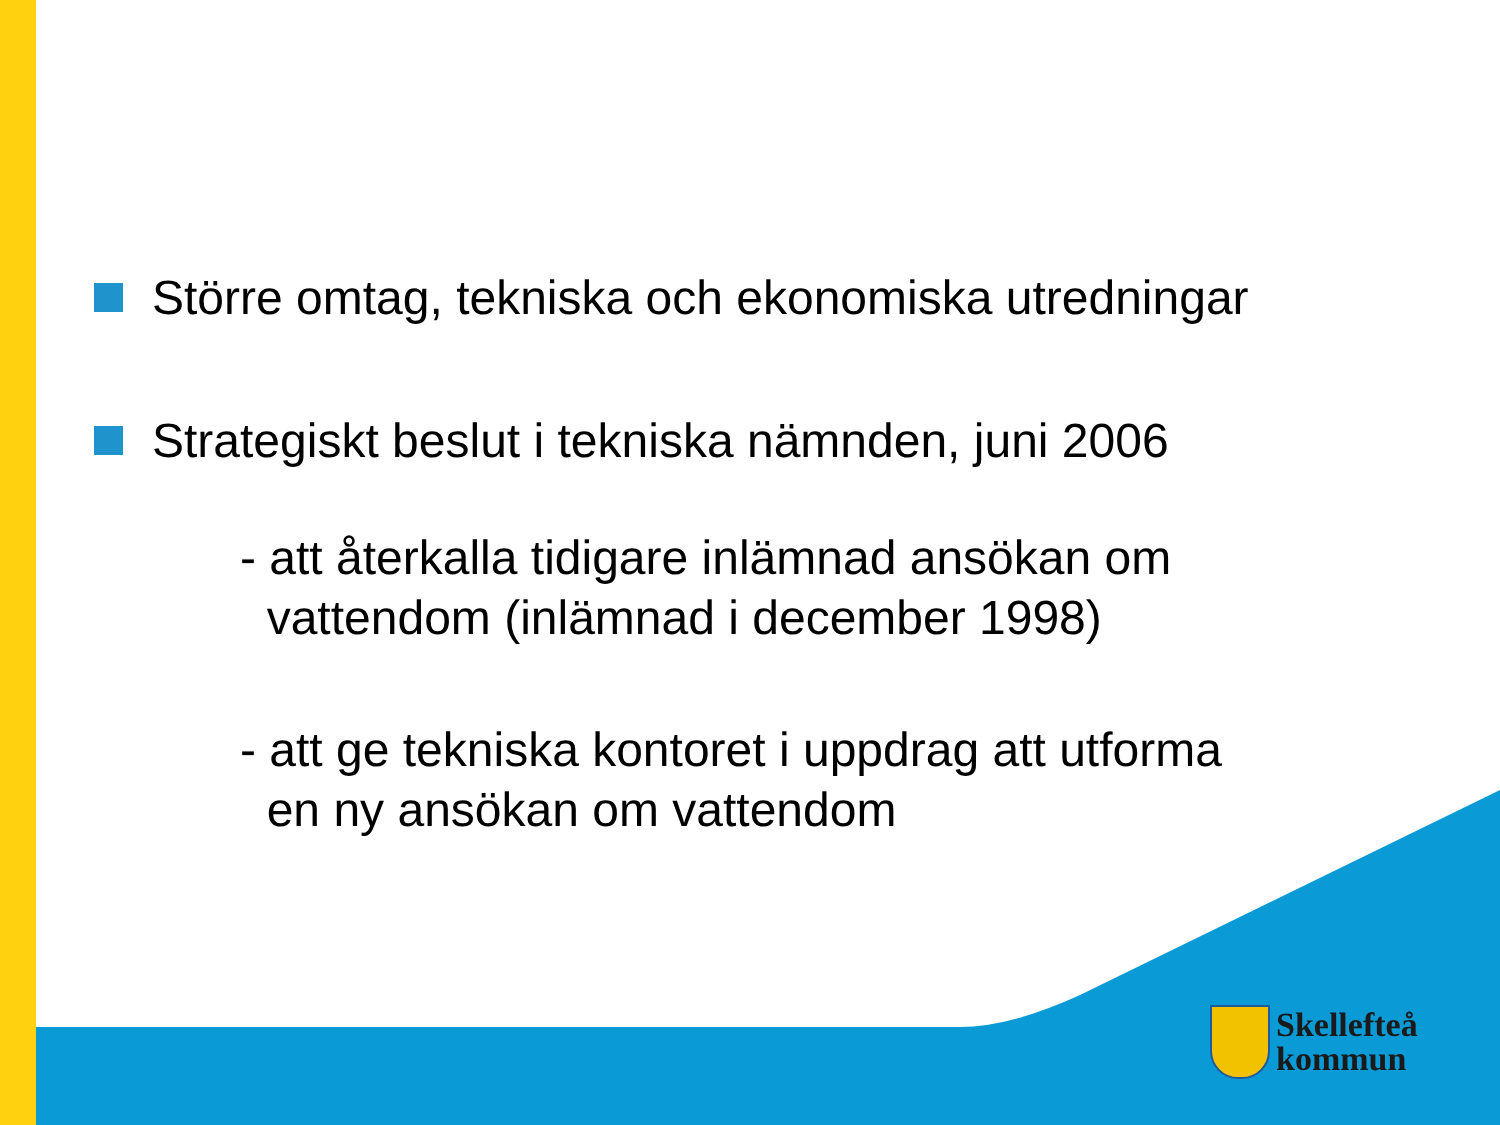Större omtag, tekniska och ekonomiska utredningar
Strategiskt beslut i tekniska nämnden, juni 2006
- att återkalla tidigare inlämnad ansökan om
vattendom (inlämnad i december 1998)
- att ge tekniska kontoret i uppdrag att utforma
en ny ansökan om vattendom
Skellefteå
kommun